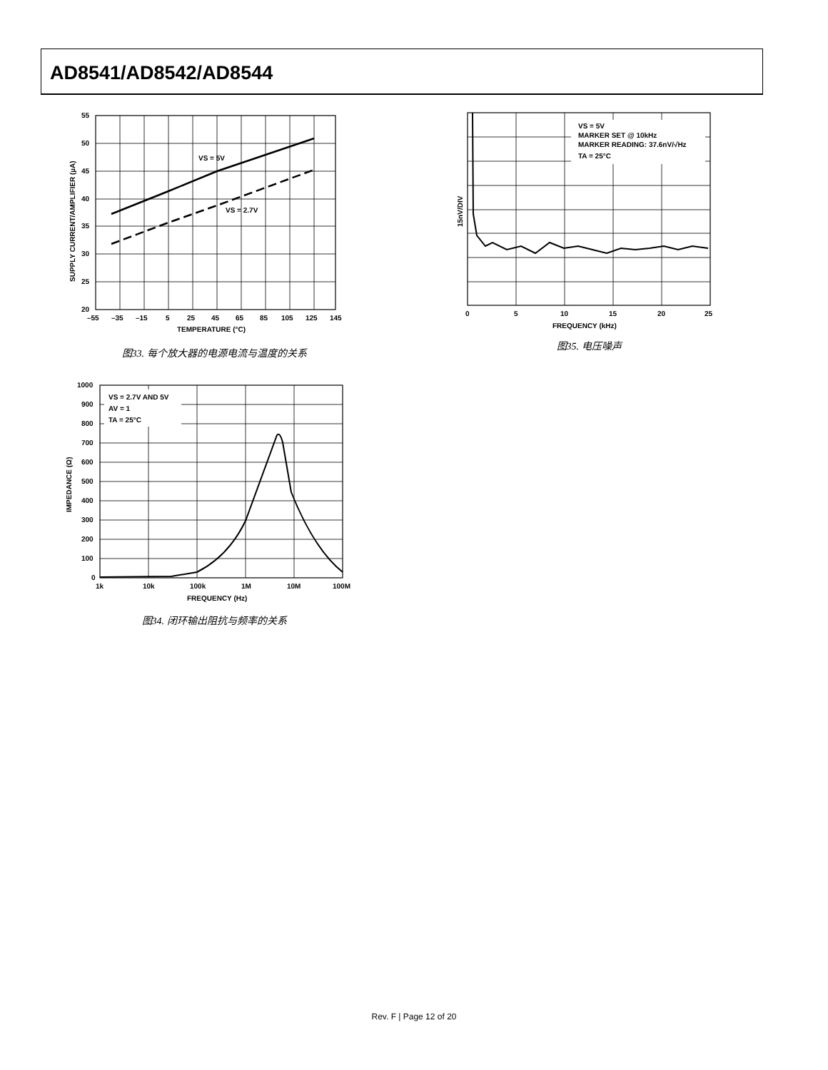AD8541/AD8542/AD8544
VS = 5V
VS = 2.7V
55
50
45
40
35
30
25
20
–55
–35
–15
5
25
45
65
85
105
125
145
TEMPERATURE (°C)
SUPPLY CURRENT/AMPLIFIER (µA)
图33. 每个放大器的电源电流与温度的关系
VS = 5V
MARKER SET @ 10kHz
MARKER READING: 37.6nV/√Hz
TA = 25°C
0
5
10
15
20
25
FREQUENCY (kHz)
15nV/DIV
图35. 电压噪声
VS = 2.7V AND 5V
AV = 1
TA = 25°C
1000
900
800
700
600
500
400
300
200
100
0
1k
10k
100k
1M
10M
100M
FREQUENCY (Hz)
IMPEDANCE (Ω)
图34. 闭环输出阻抗与频率的关系
Rev. F | Page 12 of 20